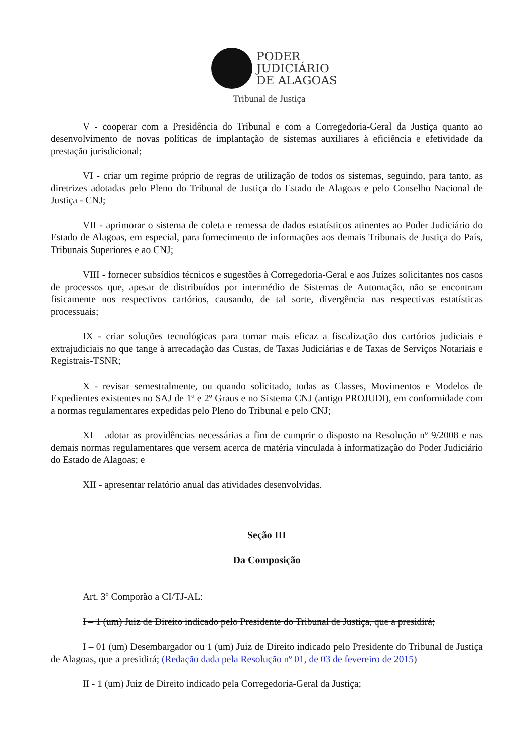PODER
JUDICIÁRIO
DE ALAGOAS
Tribunal de Justiça
V - cooperar com a Presidência do Tribunal e com a Corregedoria-Geral da Justiça quanto ao desenvolvimento de novas políticas de implantação de sistemas auxiliares à eficiência e efetividade da prestação jurisdicional;
VI - criar um regime próprio de regras de utilização de todos os sistemas, seguindo, para tanto, as diretrizes adotadas pelo Pleno do Tribunal de Justiça do Estado de Alagoas e pelo Conselho Nacional de Justiça - CNJ;
VII - aprimorar o sistema de coleta e remessa de dados estatísticos atinentes ao Poder Judiciário do Estado de Alagoas, em especial, para fornecimento de informações aos demais Tribunais de Justiça do País, Tribunais Superiores e ao CNJ;
VIII - fornecer subsídios técnicos e sugestões à Corregedoria-Geral e aos Juízes solicitantes nos casos de processos que, apesar de distribuídos por intermédio de Sistemas de Automação, não se encontram fisicamente nos respectivos cartórios, causando, de tal sorte, divergência nas respectivas estatísticas processuais;
IX - criar soluções tecnológicas para tornar mais eficaz a fiscalização dos cartórios judiciais e extrajudiciais no que tange à arrecadação das Custas, de Taxas Judiciárias e de Taxas de Serviços Notariais e Registrais-TSNR;
X - revisar semestralmente, ou quando solicitado, todas as Classes, Movimentos e Modelos de Expedientes existentes no SAJ de 1º e 2º Graus e no Sistema CNJ (antigo PROJUDI), em conformidade com a normas regulamentares expedidas pelo Pleno do Tribunal e pelo CNJ;
XI – adotar as providências necessárias a fim de cumprir o disposto na Resolução nº 9/2008 e nas demais normas regulamentares que versem acerca de matéria vinculada à informatização do Poder Judiciário do Estado de Alagoas; e
XII - apresentar relatório anual das atividades desenvolvidas.
Seção III
Da Composição
Art. 3º Comporão a CI/TJ-AL:
I – 1 (um) Juiz de Direito indicado pelo Presidente do Tribunal de Justiça, que a presidirá;
I – 01 (um) Desembargador ou 1 (um) Juiz de Direito indicado pelo Presidente do Tribunal de Justiça de Alagoas, que a presidirá; (Redação dada pela Resolução nº 01, de 03 de fevereiro de 2015)
II - 1 (um) Juiz de Direito indicado pela Corregedoria-Geral da Justiça;